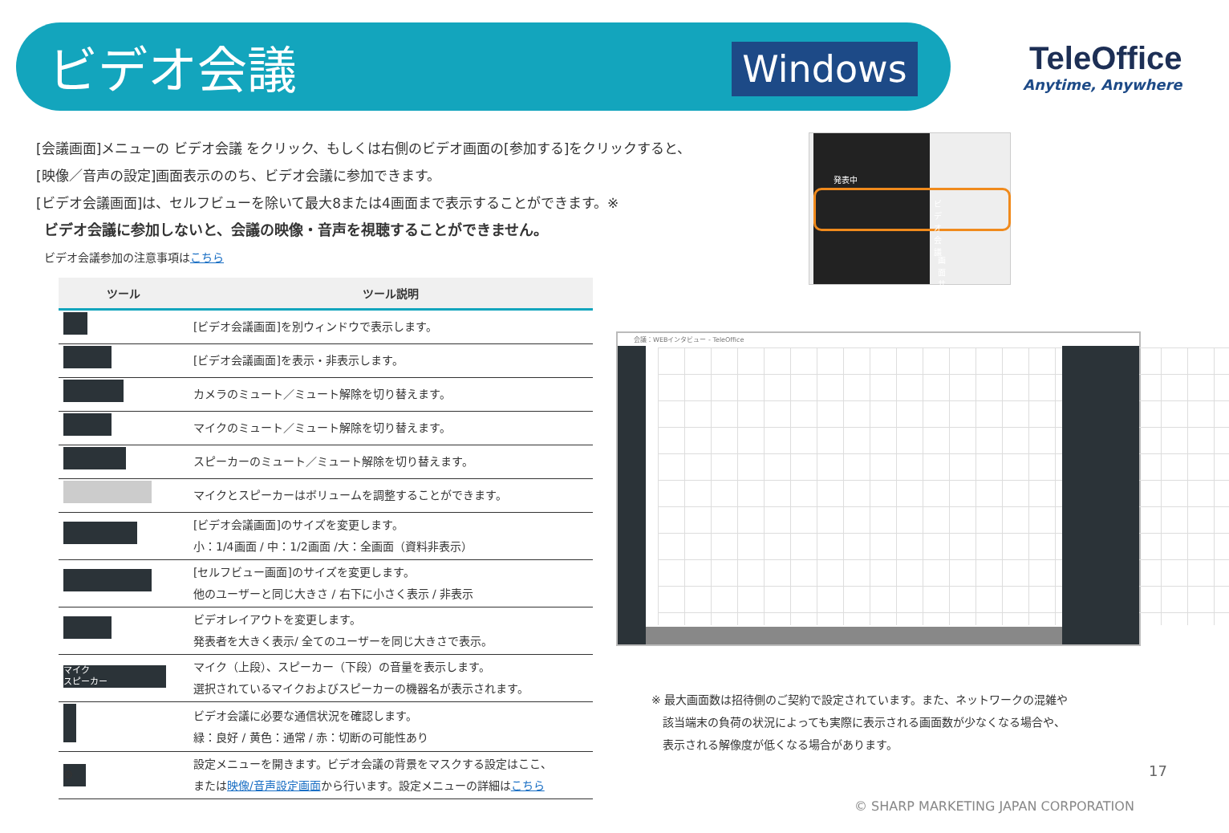ビデオ会議 Windows
TeleOffice
Anytime, Anywhere
[会議画面]メニューの ビデオ会議 をクリック、もしくは右側のビデオ画面の[参加する]をクリックすると、
[映像／音声の設定]画面表示ののち、ビデオ会議に参加できます。
[ビデオ会議画面]は、セルフビューを除いて最大8または4画面まで表示することができます。※
ビデオ会議に参加しないと、会議の映像・音声を視聴することができません。
ビデオ会議参加の注意事項はこちら
| ツール | ツール説明 |
| --- | --- |
| | [ビデオ会議画面]を別ウィンドウで表示します。 |
| | [ビデオ会議画面]を表示・非表示します。 |
| | カメラのミュート／ミュート解除を切り替えます。 |
| | マイクのミュート／ミュート解除を切り替えます。 |
| | スピーカーのミュート／ミュート解除を切り替えます。 |
| | マイクとスピーカーはボリュームを調整することができます。 |
| | [ビデオ会議画面]のサイズを変更します。 小：1/4画面 / 中：1/2画面 /大：全画面（資料非表示） |
| | [セルフビュー画面]のサイズを変更します。 他のユーザーと同じ大きさ / 右下に小さく表示 / 非表示 |
| | ビデオレイアウトを変更します。 発表者を大きく表示/ 全てのユーザーを同じ大きさで表示。 |
| マイク スピーカー | マイク（上段）、スピーカー（下段）の音量を表示します。 選択されているマイクおよびスピーカーの機器名が表示されます。 |
| | ビデオ会議に必要な通信状況を確認します。 緑：良好 / 黄色：通常 / 赤：切断の可能性あり |
| ⚙ | 設定メニューを開きます。ビデオ会議の背景をマスクする設定はここ、 または 映像/音声設定画面 から行います。設定メニューの詳細は こちら |
発表中
ビデオ会議
画面共有
会議：WEBインタビュー - TeleOffice
※ 最大画面数は招待側のご契約で設定されています。また、ネットワークの混雑や
　該当端末の負荷の状況によっても実際に表示される画面数が少なくなる場合や、
　表示される解像度が低くなる場合があります。
17
© SHARP MARKETING JAPAN CORPORATION